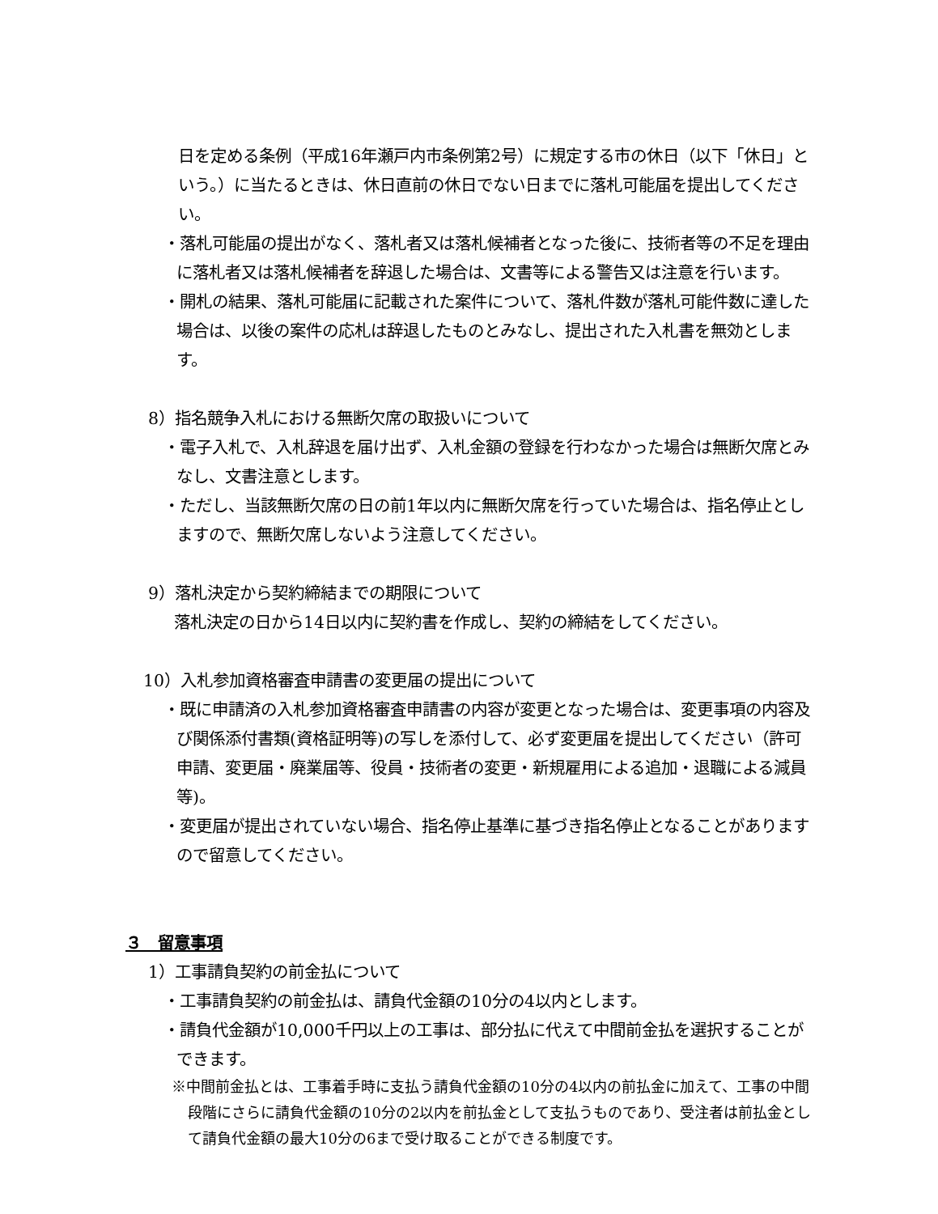日を定める条例（平成16年瀬戸内市条例第2号）に規定する市の休日（以下「休日」という。）に当たるときは、休日直前の休日でない日までに落札可能届を提出してください。
・落札可能届の提出がなく、落札者又は落札候補者となった後に、技術者等の不足を理由に落札者又は落札候補者を辞退した場合は、文書等による警告又は注意を行います。
・開札の結果、落札可能届に記載された案件について、落札件数が落札可能件数に達した場合は、以後の案件の応札は辞退したものとみなし、提出された入札書を無効とします。
8）指名競争入札における無断欠席の取扱いについて
・電子入札で、入札辞退を届け出ず、入札金額の登録を行わなかった場合は無断欠席とみなし、文書注意とします。
・ただし、当該無断欠席の日の前1年以内に無断欠席を行っていた場合は、指名停止としますので、無断欠席しないよう注意してください。
9）落札決定から契約締結までの期限について
落札決定の日から14日以内に契約書を作成し、契約の締結をしてください。
10）入札参加資格審査申請書の変更届の提出について
・既に申請済の入札参加資格審査申請書の内容が変更となった場合は、変更事項の内容及び関係添付書類(資格証明等)の写しを添付して、必ず変更届を提出してください（許可申請、変更届・廃業届等、役員・技術者の変更・新規雇用による追加・退職による減員等)。
・変更届が提出されていない場合、指名停止基準に基づき指名停止となることがありますので留意してください。
３　留意事項
1）工事請負契約の前金払について
・工事請負契約の前金払は、請負代金額の10分の4以内とします。
・請負代金額が10,000千円以上の工事は、部分払に代えて中間前金払を選択することができます。
※中間前金払とは、工事着手時に支払う請負代金額の10分の4以内の前払金に加えて、工事の中間段階にさらに請負代金額の10分の2以内を前払金として支払うものであり、受注者は前払金として請負代金額の最大10分の6まで受け取ることができる制度です。